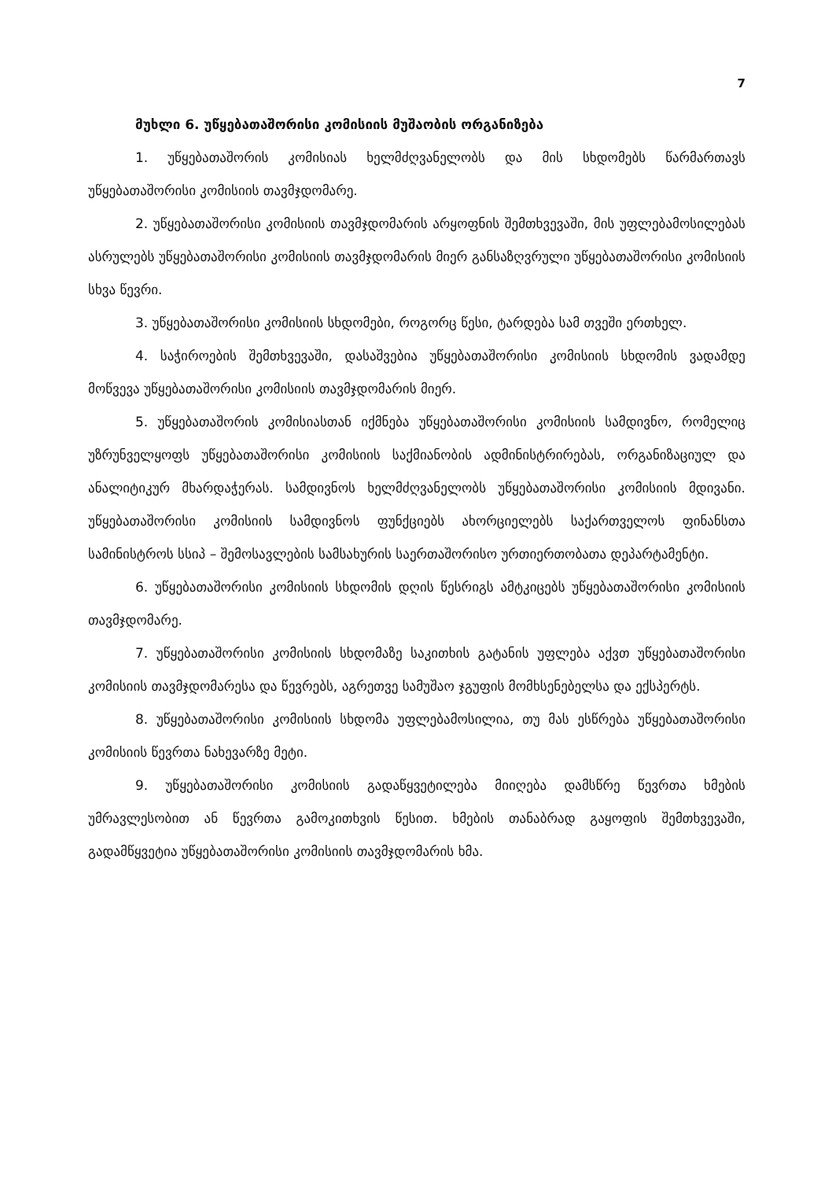7
მუხლი 6. უწყებათაშორისი კომისიის მუშაობის ორგანიზება
1. უწყებათაშორის კომისიას ხელმძღვანელობს და მის სხდომებს წარმართავს უწყებათაშორისი კომისიის თავმჯდომარე.
2. უწყებათაშორისი კომისიის თავმჯდომარის არყოფნის შემთხვევაში, მის უფლებამოსილებას ასრულებს უწყებათაშორისი კომისიის თავმჯდომარის მიერ განსაზღვრული უწყებათაშორისი კომისიის სხვა წევრი.
3. უწყებათაშორისი კომისიის სხდომები, როგორც წესი, ტარდება სამ თვეში ერთხელ.
4. საჭიროების შემთხვევაში, დასაშვებია უწყებათაშორისი კომისიის სხდომის ვადამდე მოწვევა უწყებათაშორისი კომისიის თავმჯდომარის მიერ.
5. უწყებათაშორის კომისიასთან იქმნება უწყებათაშორისი კომისიის სამდივნო, რომელიც უზრუნველყოფს უწყებათაშორისი კომისიის საქმიანობის ადმინისტრირებას, ორგანიზაციულ და ანალიტიკურ მხარდაჭერას. სამდივნოს ხელმძღვანელობს უწყებათაშორისი კომისიის მდივანი. უწყებათაშორისი კომისიის სამდივნოს ფუნქციებს ახორციელებს საქართველოს ფინანსთა სამინისტროს სსიპ – შემოსავლების სამსახურის საერთაშორისო ურთიერთობათა დეპარტამენტი.
6. უწყებათაშორისი კომისიის სხდომის დღის წესრიგს ამტკიცებს უწყებათაშორისი კომისიის თავმჯდომარე.
7. უწყებათაშორისი კომისიის სხდომაზე საკითხის გატანის უფლება აქვთ უწყებათაშორისი კომისიის თავმჯდომარესა და წევრებს, აგრეთვე სამუშაო ჯგუფის მომხსენებელსა და ექსპერტს.
8. უწყებათაშორისი კომისიის სხდომა უფლებამოსილია, თუ მას ესწრება უწყებათაშორისი კომისიის წევრთა ნახევარზე მეტი.
9. უწყებათაშორისი კომისიის გადაწყვეტილება მიიღება დამსწრე წევრთა ხმების უმრავლესობით ან წევრთა გამოკითხვის წესით. ხმების თანაბრად გაყოფის შემთხვევაში, გადამწყვეტია უწყებათაშორისი კომისიის თავმჯდომარის ხმა.